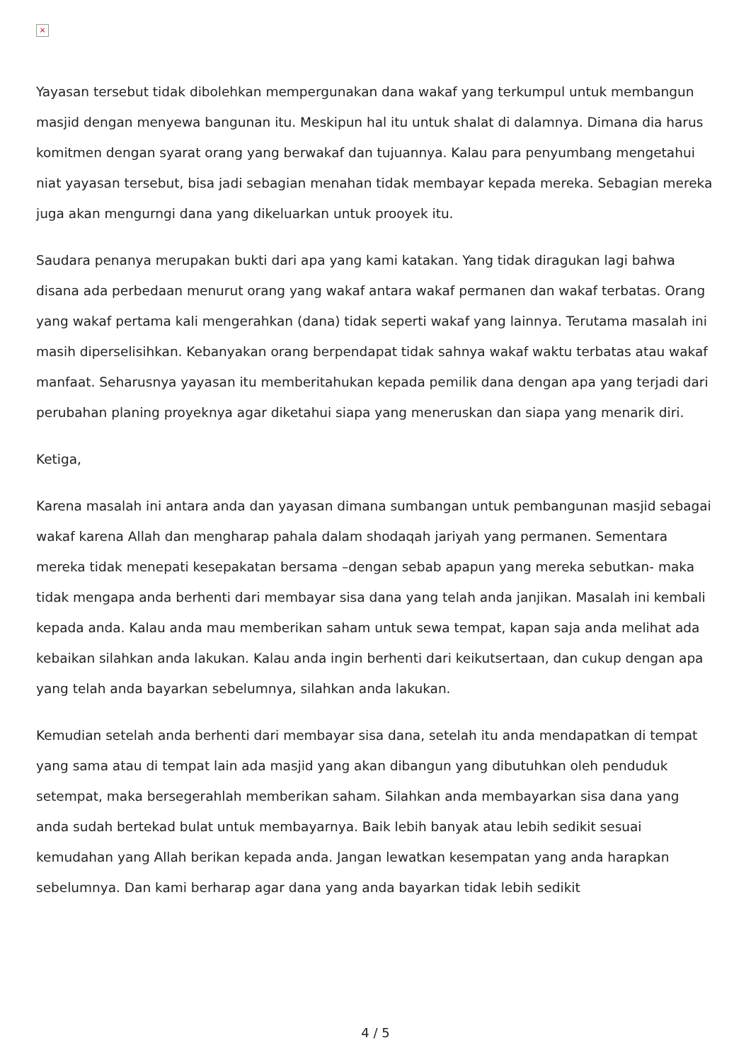×
Yayasan tersebut tidak dibolehkan mempergunakan dana wakaf yang terkumpul untuk membangun masjid dengan menyewa bangunan itu. Meskipun hal itu untuk shalat di dalamnya. Dimana dia harus komitmen dengan syarat orang yang berwakaf dan tujuannya. Kalau para penyumbang mengetahui niat yayasan tersebut, bisa jadi sebagian menahan tidak membayar kepada mereka. Sebagian mereka juga akan mengurngi dana yang dikeluarkan untuk prooyek itu.
Saudara penanya merupakan bukti dari apa yang kami katakan. Yang tidak diragukan lagi bahwa disana ada perbedaan menurut orang yang wakaf antara wakaf permanen dan wakaf terbatas. Orang yang wakaf pertama kali mengerahkan (dana) tidak seperti wakaf yang lainnya. Terutama masalah ini masih diperselisihkan. Kebanyakan orang berpendapat tidak sahnya wakaf waktu terbatas atau wakaf manfaat. Seharusnya yayasan itu memberitahukan kepada pemilik dana dengan apa yang terjadi dari perubahan planing proyeknya agar diketahui siapa yang meneruskan dan siapa yang menarik diri.
Ketiga,
Karena masalah ini antara anda dan yayasan dimana sumbangan untuk pembangunan masjid sebagai wakaf karena Allah dan mengharap pahala dalam shodaqah jariyah yang permanen. Sementara mereka tidak menepati kesepakatan bersama –dengan sebab apapun yang mereka sebutkan- maka tidak mengapa anda berhenti dari membayar sisa dana yang telah anda janjikan. Masalah ini kembali kepada anda. Kalau anda mau memberikan saham untuk sewa tempat, kapan saja anda melihat ada kebaikan silahkan anda lakukan. Kalau anda ingin berhenti dari keikutsertaan, dan cukup dengan apa yang telah anda bayarkan sebelumnya, silahkan anda lakukan.
Kemudian setelah anda berhenti dari membayar sisa dana, setelah itu anda mendapatkan di tempat yang sama atau di tempat lain ada masjid yang akan dibangun yang dibutuhkan oleh penduduk setempat, maka bersegerahlah memberikan saham. Silahkan anda membayarkan sisa dana yang anda sudah bertekad bulat untuk membayarnya. Baik lebih banyak atau lebih sedikit sesuai kemudahan yang Allah berikan kepada anda. Jangan lewatkan kesempatan yang anda harapkan sebelumnya. Dan kami berharap agar dana yang anda bayarkan tidak lebih sedikit
4 / 5